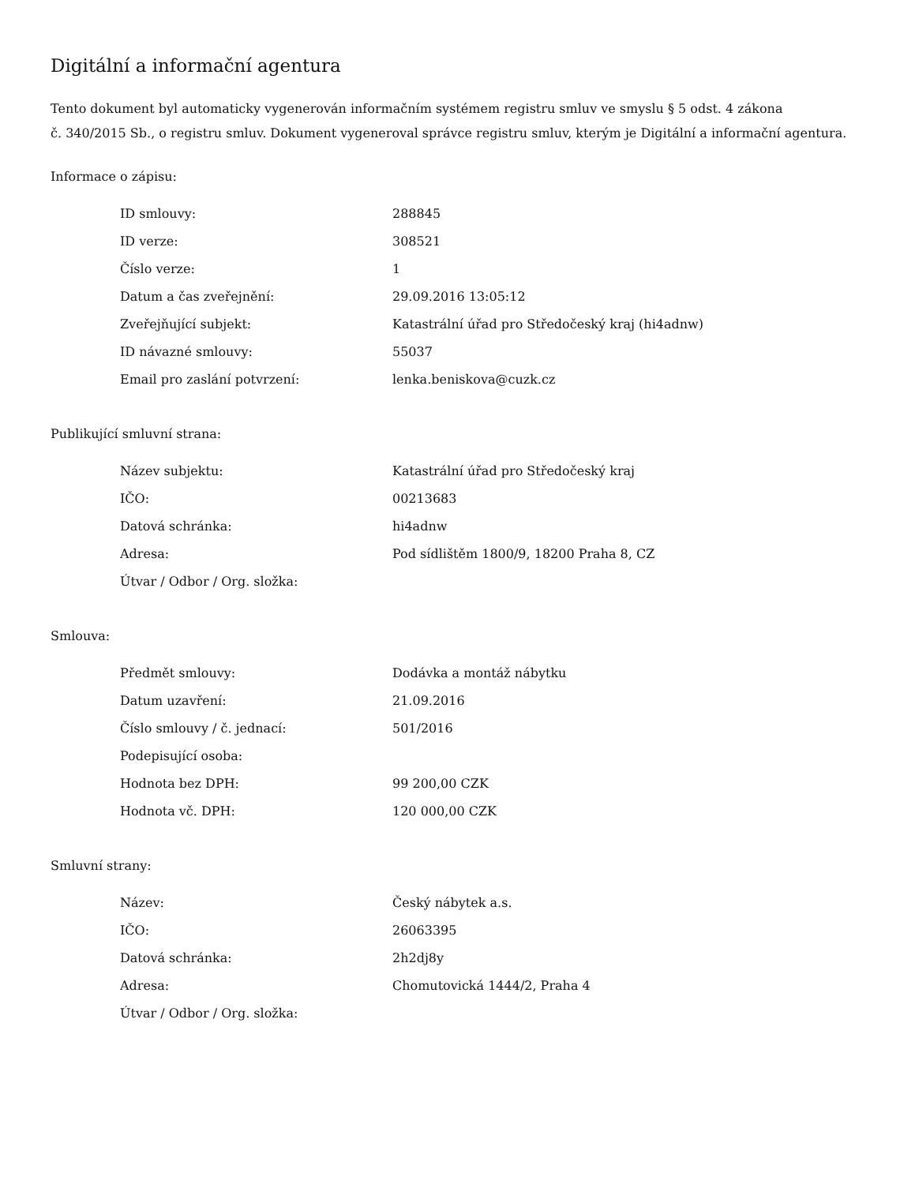Digitální a informační agentura
Tento dokument byl automaticky vygenerován informačním systémem registru smluv ve smyslu § 5 odst. 4 zákona
č. 340/2015 Sb., o registru smluv. Dokument vygeneroval správce registru smluv, kterým je Digitální a informační agentura.
Informace o zápisu:
| ID smlouvy: | 288845 |
| ID verze: | 308521 |
| Číslo verze: | 1 |
| Datum a čas zveřejnění: | 29.09.2016 13:05:12 |
| Zveřejňující subjekt: | Katastrální úřad pro Středočeský kraj (hi4adnw) |
| ID návazné smlouvy: | 55037 |
| Email pro zaslání potvrzení: | lenka.beniskova@cuzk.cz |
Publikující smluvní strana:
| Název subjektu: | Katastrální úřad pro Středočeský kraj |
| IČO: | 00213683 |
| Datová schránka: | hi4adnw |
| Adresa: | Pod sídlištěm 1800/9, 18200 Praha 8, CZ |
| Útvar / Odbor / Org. složka: | |
Smlouva:
| Předmět smlouvy: | Dodávka a montáž nábytku |
| Datum uzavření: | 21.09.2016 |
| Číslo smlouvy / č. jednací: | 501/2016 |
| Podepisující osoba: | |
| Hodnota bez DPH: | 99 200,00 CZK |
| Hodnota vč. DPH: | 120 000,00 CZK |
Smluvní strany:
| Název: | Český nábytek a.s. |
| IČO: | 26063395 |
| Datová schránka: | 2h2dj8y |
| Adresa: | Chomutovická 1444/2, Praha 4 |
| Útvar / Odbor / Org. složka: | |